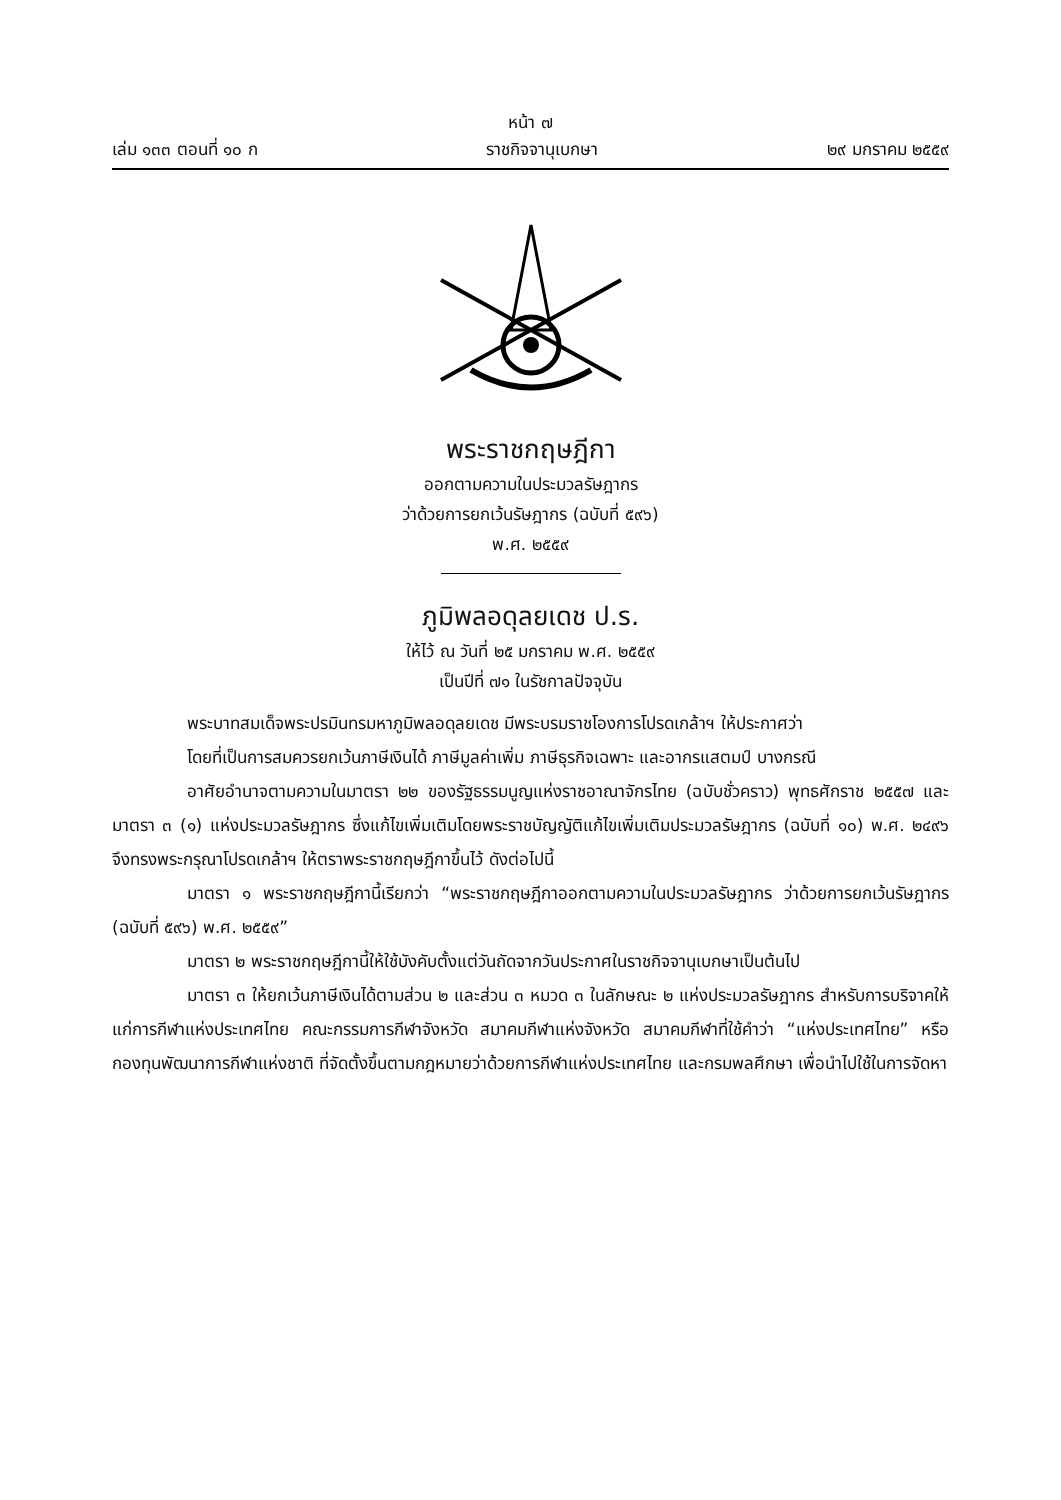หน้า ๗
เล่ม ๑๓๓ ตอนที่ ๑๐ ก ราชกิจจานุเบกษา ๒๙ มกราคม ๒๕๕๙
พระราชกฤษฎีกา
ออกตามความในประมวลรัษฎากร
ว่าด้วยการยกเว้นรัษฎากร (ฉบับที่ ๕๙๖)
พ.ศ. ๒๕๕๙
ภูมิพลอดุลยเดช ป.ร.
ให้ไว้ ณ วันที่ ๒๕ มกราคม พ.ศ. ๒๕๕๙
เป็นปีที่ ๗๑ ในรัชกาลปัจจุบัน
พระบาทสมเด็จพระปรมินทรมหาภูมิพลอดุลยเดช มีพระบรมราชโองการโปรดเกล้าฯ ให้ประกาศว่า
โดยที่เป็นการสมควรยกเว้นภาษีเงินได้ ภาษีมูลค่าเพิ่ม ภาษีธุรกิจเฉพาะ และอากรแสตมป์ บางกรณี
อาศัยอำนาจตามความในมาตรา ๒๒ ของรัฐธรรมนูญแห่งราชอาณาจักรไทย (ฉบับชั่วคราว) พุทธศักราช ๒๕๕๗ และมาตรา ๓ (๑) แห่งประมวลรัษฎากร ซึ่งแก้ไขเพิ่มเติมโดยพระราชบัญญัติแก้ไขเพิ่มเติมประมวลรัษฎากร (ฉบับที่ ๑๐) พ.ศ. ๒๔๙๖ จึงทรงพระกรุณาโปรดเกล้าฯ ให้ตราพระราชกฤษฎีกาขึ้นไว้ ดังต่อไปนี้
มาตรา ๑ พระราชกฤษฎีกานี้เรียกว่า “พระราชกฤษฎีกาออกตามความในประมวลรัษฎากร ว่าด้วยการยกเว้นรัษฎากร (ฉบับที่ ๕๙๖) พ.ศ. ๒๕๕๙”
มาตรา ๒ พระราชกฤษฎีกานี้ให้ใช้บังคับตั้งแต่วันถัดจากวันประกาศในราชกิจจานุเบกษาเป็นต้นไป
มาตรา ๓ ให้ยกเว้นภาษีเงินได้ตามส่วน ๒ และส่วน ๓ หมวด ๓ ในลักษณะ ๒ แห่งประมวลรัษฎากร สำหรับการบริจาคให้แก่การกีฬาแห่งประเทศไทย คณะกรรมการกีฬาจังหวัด สมาคมกีฬาแห่งจังหวัด สมาคมกีฬาที่ใช้คำว่า “แห่งประเทศไทย” หรือกองทุนพัฒนาการกีฬาแห่งชาติ ที่จัดตั้งขึ้นตามกฎหมายว่าด้วยการกีฬาแห่งประเทศไทย และกรมพลศึกษา เพื่อนำไปใช้ในการจัดหา